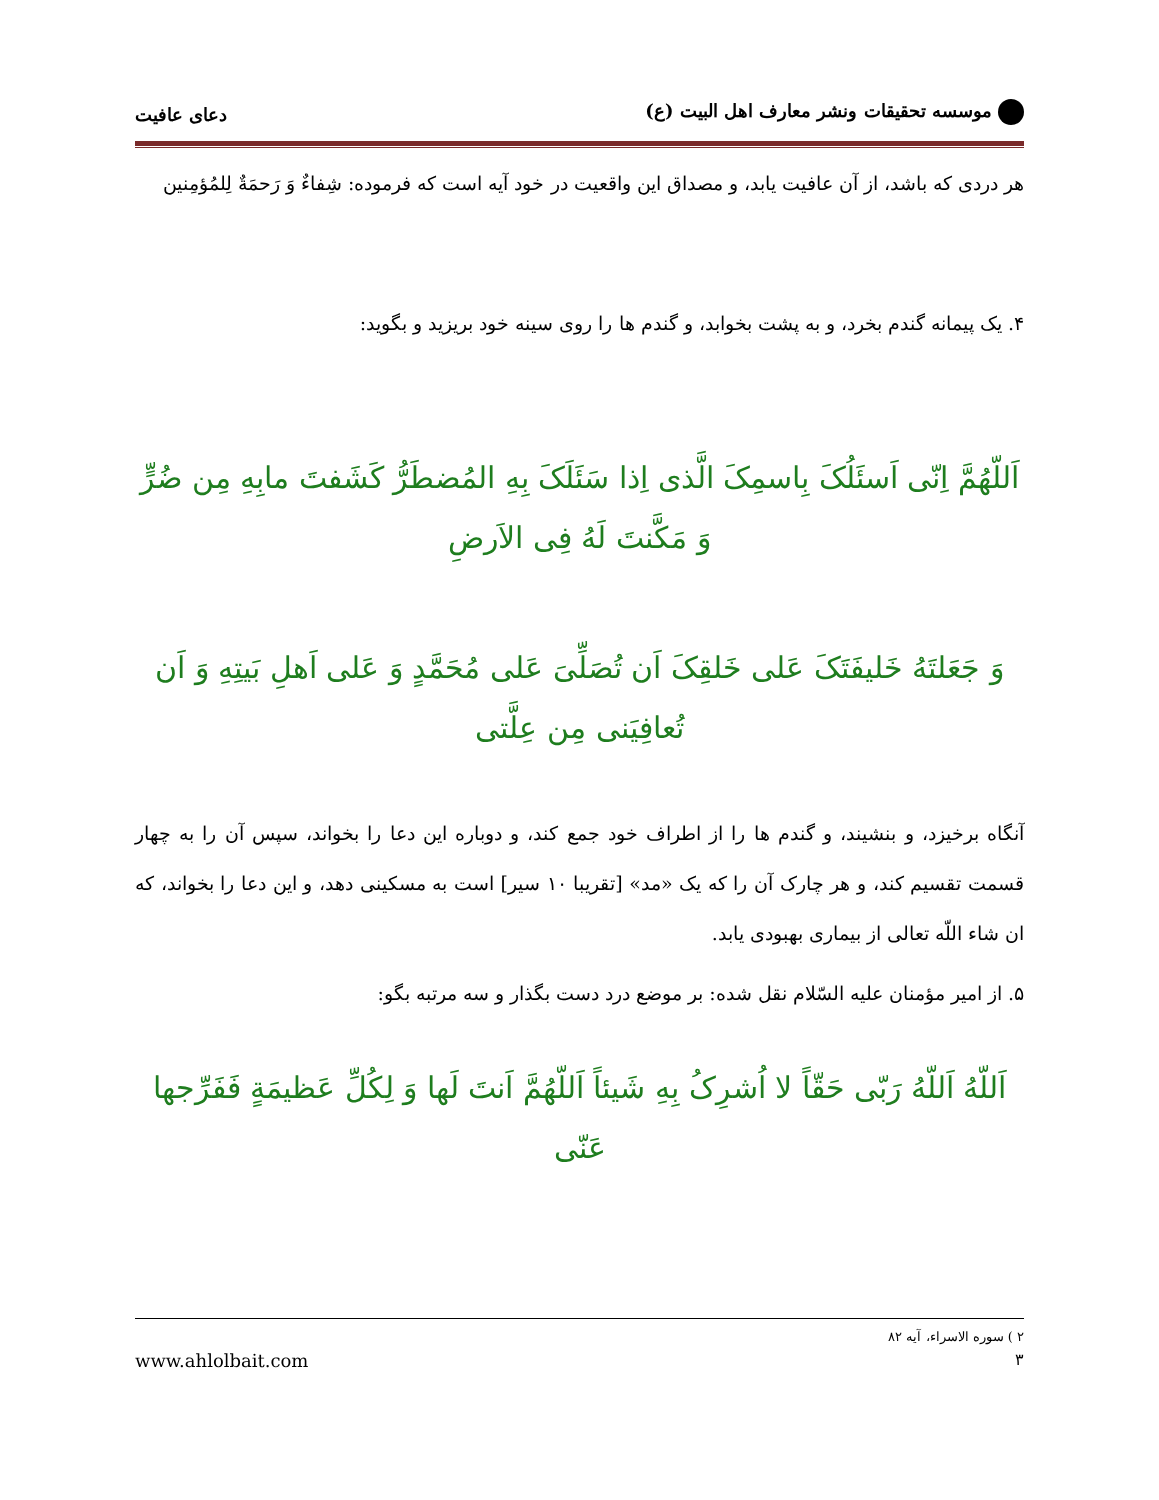موسسه تحقیقات ونشر معارف اهل البیت (ع)
دعای عافیت
هر دردی که باشد، از آن عافیت یابد، و مصداق این واقعیت در خود آیه است که فرموده: شِفاءٌ وَ رَحمَةٌ لِلمُؤمِنین
۴. یک پیمانه گندم بخرد، و به پشت بخوابد، و گندم ها را روی سینه خود بریزید و بگوید:
اَللّهُمَّ اِنّی اَسئَلُکَ بِاسمِکَ الَّذی اِذا سَئَلَکَ بِهِ المُضطَرُّ کَشَفتَ مابِهِ مِن ضُرٍّ وَ مَکَّنتَ لَهُ فِی الاَرضِ
وَ جَعَلتَهُ خَلیفَتَکَ عَلی خَلقِکَ اَن تُصَلِّیَ عَلی مُحَمَّدٍ وَ عَلی اَهلِ بَیتِهِ وَ اَن تُعافِیَنی مِن عِلَّتی
آنگاه برخیزد، و بنشیند، و گندم ها را از اطراف خود جمع کند، و دوباره این دعا را بخواند، سپس آن را به چهار قسمت تقسیم کند، و هر چارک آن را که یک «مد» [تقریبا ۱۰ سیر] است به مسکینی دهد، و این دعا را بخواند، که ان شاء اللّه تعالی از بیماری بهبودی یابد.
۵. از امیر مؤمنان علیه السّلام نقل شده: بر موضع درد دست بگذار و سه مرتبه بگو:
اَللّهُ اَللّهُ رَبّی حَقّاً لا اُشرِکُ بِهِ شَیئاً اَللّهُمَّ اَنتَ لَها وَ لِکُلِّ عَظیمَةٍ فَفَرِّجها عَنّی
۲ ) سوره الاسراء، آیه ۸۲
۳ www.ahlolbait.com